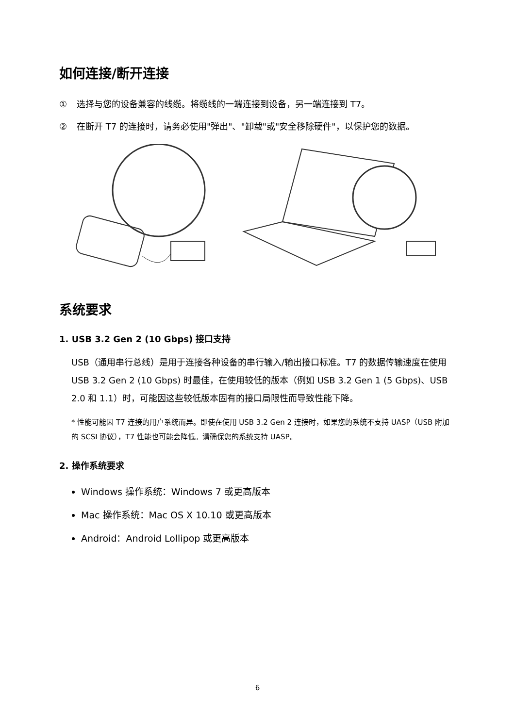如何连接/断开连接
① 选择与您的设备兼容的线缆。将缆线的一端连接到设备，另一端连接到 T7。
② 在断开 T7 的连接时，请务必使用"弹出"、"卸载"或"安全移除硬件"，以保护您的数据。
系统要求
1. USB 3.2 Gen 2 (10 Gbps) 接口支持
USB（通用串行总线）是用于连接各种设备的串行输入/输出接口标准。T7 的数据传输速度在使用 USB 3.2 Gen 2 (10 Gbps) 时最佳，在使用较低的版本（例如 USB 3.2 Gen 1 (5 Gbps)、USB 2.0 和 1.1）时，可能因这些较低版本固有的接口局限性而导致性能下降。
* 性能可能因 T7 连接的用户系统而异。即使在使用 USB 3.2 Gen 2 连接时，如果您的系统不支持 UASP（USB 附加的 SCSI 协议），T7 性能也可能会降低。请确保您的系统支持 UASP。
2. 操作系统要求
Windows 操作系统：Windows 7 或更高版本
Mac 操作系统：Mac OS X 10.10 或更高版本
Android：Android Lollipop 或更高版本
6